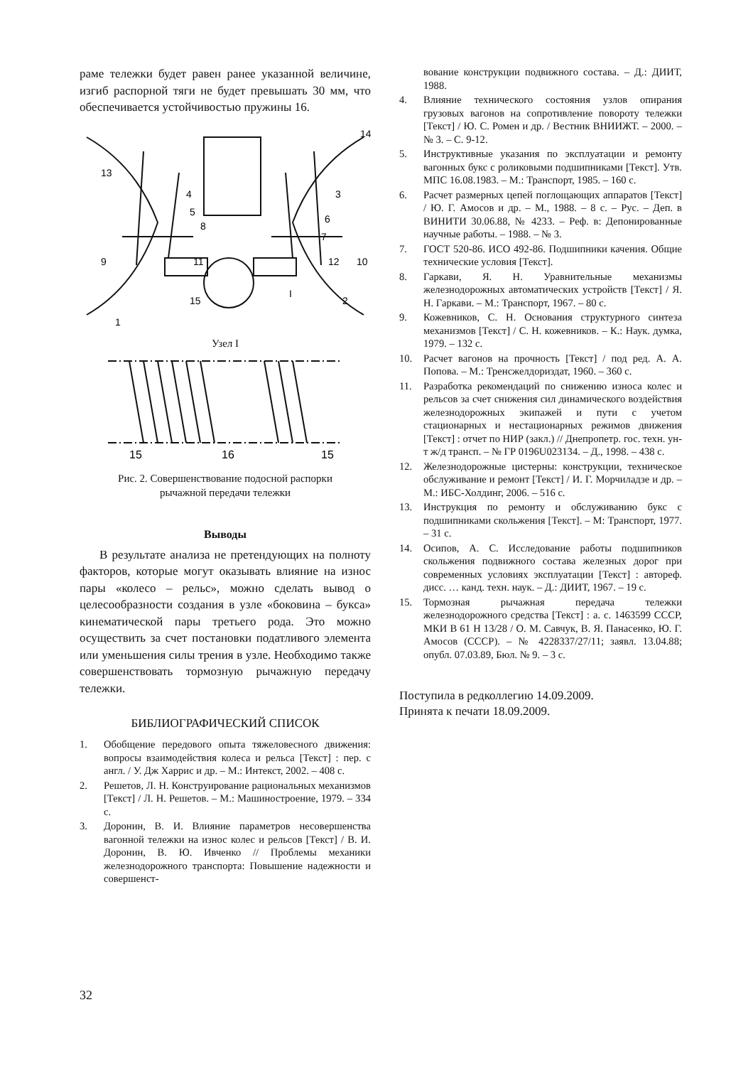раме тележки будет равен ранее указанной величине, изгиб распорной тяги не будет превышать 30 мм, что обеспечивается устойчивостью пружины 16.
13
4
5
8
9
11
15
I
1
14
3
6
7
12
10
2
Узел I
15
16
15
Рис. 2. Совершенствование подосной распорки
рычажной передачи тележки
Выводы
В результате анализа не претендующих на полноту факторов, которые могут оказывать влияние на износ пары «колесо – рельс», можно сделать вывод о целесообразности создания в узле «боковина – букса» кинематической пары третьего рода. Это можно осуществить за счет постановки податливого элемента или уменьшения силы трения в узле. Необходимо также совершенствовать тормозную рычажную передачу тележки.
БИБЛИОГРАФИЧЕСКИЙ СПИСОК
1. Обобщение передового опыта тяжеловесного движения: вопросы взаимодействия колеса и рельса [Текст] : пер. с англ. / У. Дж Харрис и др. – М.: Интекст, 2002. – 408 с.
2. Решетов, Л. Н. Конструирование рациональных механизмов [Текст] / Л. Н. Решетов. – М.: Машиностроение, 1979. – 334 с.
3. Доронин, В. И. Влияние параметров несовершенства вагонной тележки на износ колес и рельсов [Текст] / В. И. Доронин, В. Ю. Ивченко // Проблемы механики железнодорожного транспорта: Повышение надежности и совершенст-
вование конструкции подвижного состава. – Д.: ДИИТ, 1988.
4. Влияние технического состояния узлов опирания грузовых вагонов на сопротивление повороту тележки [Текст] / Ю. С. Ромен и др. / Вестник ВНИИЖТ. – 2000. – № 3. – С. 9-12.
5. Инструктивные указания по эксплуатации и ремонту вагонных букс с роликовыми подшипниками [Текст]. Утв. МПС 16.08.1983. – М.: Транспорт, 1985. – 160 с.
6. Расчет размерных цепей поглощающих аппаратов [Текст] / Ю. Г. Амосов и др. – М., 1988. – 8 с. – Рус. – Деп. в ВИНИТИ 30.06.88, № 4233. – Реф. в: Депонированные научные работы. – 1988. – № 3.
7. ГОСТ 520-86. ИСО 492-86. Подшипники качения. Общие технические условия [Текст].
8. Гаркави, Я. Н. Уравнительные механизмы железнодорожных автоматических устройств [Текст] / Я. Н. Гаркави. – М.: Транспорт, 1967. – 80 с.
9. Кожевников, С. Н. Основания структурного синтеза механизмов [Текст] / С. Н. кожевников. – К.: Наук. думка, 1979. – 132 с.
10. Расчет вагонов на прочность [Текст] / под ред. А. А. Попова. – М.: Тренсжелдориздат, 1960. – 360 с.
11. Разработка рекомендаций по снижению износа колес и рельсов за счет снижения сил динамического воздействия железнодорожных экипажей и пути с учетом стационарных и нестационарных режимов движения [Текст] : отчет по НИР (закл.) // Днепропетр. гос. техн. ун-т ж/д трансп. – № ГР 0196U023134. – Д., 1998. – 438 с.
12. Железнодорожные цистерны: конструкции, техническое обслуживание и ремонт [Текст] / И. Г. Морчиладзе и др. – М.: ИБС-Холдинг, 2006. – 516 с.
13. Инструкция по ремонту и обслуживанию букс с подшипниками скольжения [Текст]. – М: Транспорт, 1977. – 31 с.
14. Осипов, А. С. Исследование работы подшипников скольжения подвижного состава железных дорог при современных условиях эксплуатации [Текст] : автореф. дисс. … канд. техн. наук. – Д.: ДИИТ, 1967. – 19 с.
15. Тормозная рычажная передача тележки железнодорожного средства [Текст] : а. с. 1463599 СССР, МКИ B 61 H 13/28 / О. М. Савчук, В. Я. Панасенко, Ю. Г. Амосов (СССР). – № 4228337/27/11; заявл. 13.04.88; опубл. 07.03.89, Бюл. № 9. – 3 с.
Поступила в редколлегию 14.09.2009.
Принята к печати 18.09.2009.
32